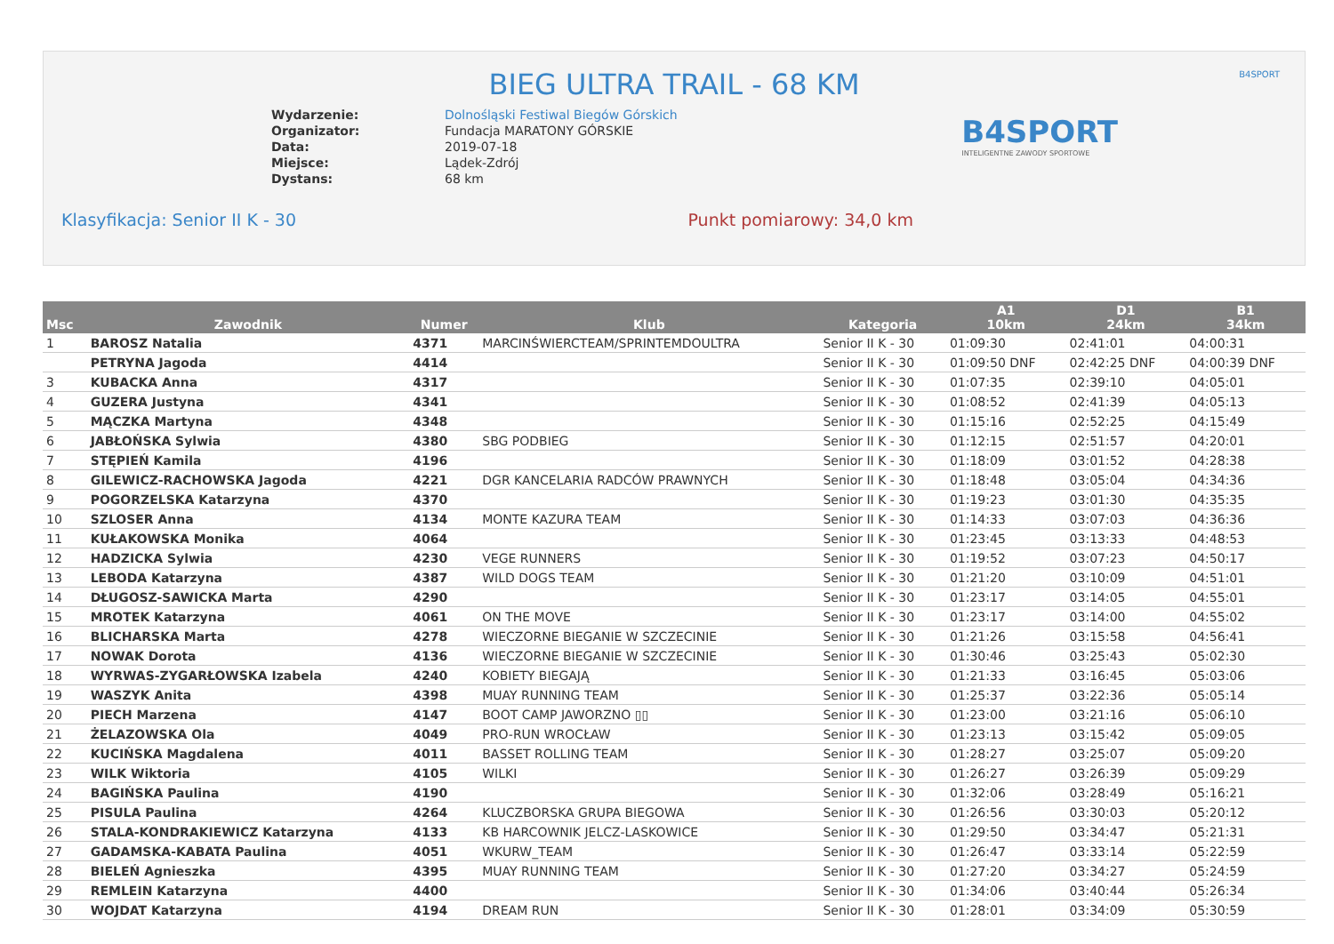BIEG ULTRA TRAIL - 68 KM
B4SPORT
| Wydarzenie: | Dolnośląski Festiwal Biegów Górskich |
| Organizator: | Fundacja MARATONY GÓRSKIE |
| Data: | 2019-07-18 |
| Miejsce: | Lądek-Zdrój |
| Dystans: | 68 km |
B4SPORT
INTELIGENTNE ZAWODY SPORTOWE
Klasyfikacja: Senior II K - 30 Punkt pomiarowy: 34,0 km
| Msc | Zawodnik | Numer | Klub | Kategoria | A1 10km | D1 24km | B1 34km |
| --- | --- | --- | --- | --- | --- | --- | --- |
| 1 | BAROSZ Natalia | 4371 | MARCINŚWIERCTEAM/SPRINTEMDOULTRA | Senior II K - 30 | 01:09:30 | 02:41:01 | 04:00:31 |
| | PETRYNA Jagoda | 4414 | | Senior II K - 30 | 01:09:50 DNF | 02:42:25 DNF | 04:00:39 DNF |
| 3 | KUBACKA Anna | 4317 | | Senior II K - 30 | 01:07:35 | 02:39:10 | 04:05:01 |
| 4 | GUZERA Justyna | 4341 | | Senior II K - 30 | 01:08:52 | 02:41:39 | 04:05:13 |
| 5 | MĄCZKA Martyna | 4348 | | Senior II K - 30 | 01:15:16 | 02:52:25 | 04:15:49 |
| 6 | JABŁOŃSKA Sylwia | 4380 | SBG PODBIEG | Senior II K - 30 | 01:12:15 | 02:51:57 | 04:20:01 |
| 7 | STĘPIEŃ Kamila | 4196 | | Senior II K - 30 | 01:18:09 | 03:01:52 | 04:28:38 |
| 8 | GILEWICZ-RACHOWSKA Jagoda | 4221 | DGR KANCELARIA RADCÓW PRAWNYCH | Senior II K - 30 | 01:18:48 | 03:05:04 | 04:34:36 |
| 9 | POGORZELSKA Katarzyna | 4370 | | Senior II K - 30 | 01:19:23 | 03:01:30 | 04:35:35 |
| 10 | SZLOSER Anna | 4134 | MONTE KAZURA TEAM | Senior II K - 30 | 01:14:33 | 03:07:03 | 04:36:36 |
| 11 | KUŁAKOWSKA Monika | 4064 | | Senior II K - 30 | 01:23:45 | 03:13:33 | 04:48:53 |
| 12 | HADZICKA Sylwia | 4230 | VEGE RUNNERS | Senior II K - 30 | 01:19:52 | 03:07:23 | 04:50:17 |
| 13 | LEBODA Katarzyna | 4387 | WILD DOGS TEAM | Senior II K - 30 | 01:21:20 | 03:10:09 | 04:51:01 |
| 14 | DŁUGOSZ-SAWICKA Marta | 4290 | | Senior II K - 30 | 01:23:17 | 03:14:05 | 04:55:01 |
| 15 | MROTEK Katarzyna | 4061 | ON THE MOVE | Senior II K - 30 | 01:23:17 | 03:14:00 | 04:55:02 |
| 16 | BLICHARSKA Marta | 4278 | WIECZORNE BIEGANIE W SZCZECINIE | Senior II K - 30 | 01:21:26 | 03:15:58 | 04:56:41 |
| 17 | NOWAK Dorota | 4136 | WIECZORNE BIEGANIE W SZCZECINIE | Senior II K - 30 | 01:30:46 | 03:25:43 | 05:02:30 |
| 18 | WYRWAS-ZYGARŁOWSKA Izabela | 4240 | KOBIETY BIEGAJĄ | Senior II K - 30 | 01:21:33 | 03:16:45 | 05:03:06 |
| 19 | WASZYK Anita | 4398 | MUAY RUNNING TEAM | Senior II K - 30 | 01:25:37 | 03:22:36 | 05:05:14 |
| 20 | PIECH Marzena | 4147 | BOOT CAMP JAWORZNO ▯▯ | Senior II K - 30 | 01:23:00 | 03:21:16 | 05:06:10 |
| 21 | ŻELAZOWSKA Ola | 4049 | PRO-RUN WROCŁAW | Senior II K - 30 | 01:23:13 | 03:15:42 | 05:09:05 |
| 22 | KUCIŃSKA Magdalena | 4011 | BASSET ROLLING TEAM | Senior II K - 30 | 01:28:27 | 03:25:07 | 05:09:20 |
| 23 | WILK Wiktoria | 4105 | WILKI | Senior II K - 30 | 01:26:27 | 03:26:39 | 05:09:29 |
| 24 | BAGIŃSKA Paulina | 4190 | | Senior II K - 30 | 01:32:06 | 03:28:49 | 05:16:21 |
| 25 | PISULA Paulina | 4264 | KLUCZBORSKA GRUPA BIEGOWA | Senior II K - 30 | 01:26:56 | 03:30:03 | 05:20:12 |
| 26 | STALA-KONDRAKIEWICZ Katarzyna | 4133 | KB HARCOWNIK JELCZ-LASKOWICE | Senior II K - 30 | 01:29:50 | 03:34:47 | 05:21:31 |
| 27 | GADAMSKA-KABATA Paulina | 4051 | WKURW_TEAM | Senior II K - 30 | 01:26:47 | 03:33:14 | 05:22:59 |
| 28 | BIELEŃ Agnieszka | 4395 | MUAY RUNNING TEAM | Senior II K - 30 | 01:27:20 | 03:34:27 | 05:24:59 |
| 29 | REMLEIN Katarzyna | 4400 | | Senior II K - 30 | 01:34:06 | 03:40:44 | 05:26:34 |
| 30 | WOJDAT Katarzyna | 4194 | DREAM RUN | Senior II K - 30 | 01:28:01 | 03:34:09 | 05:30:59 |